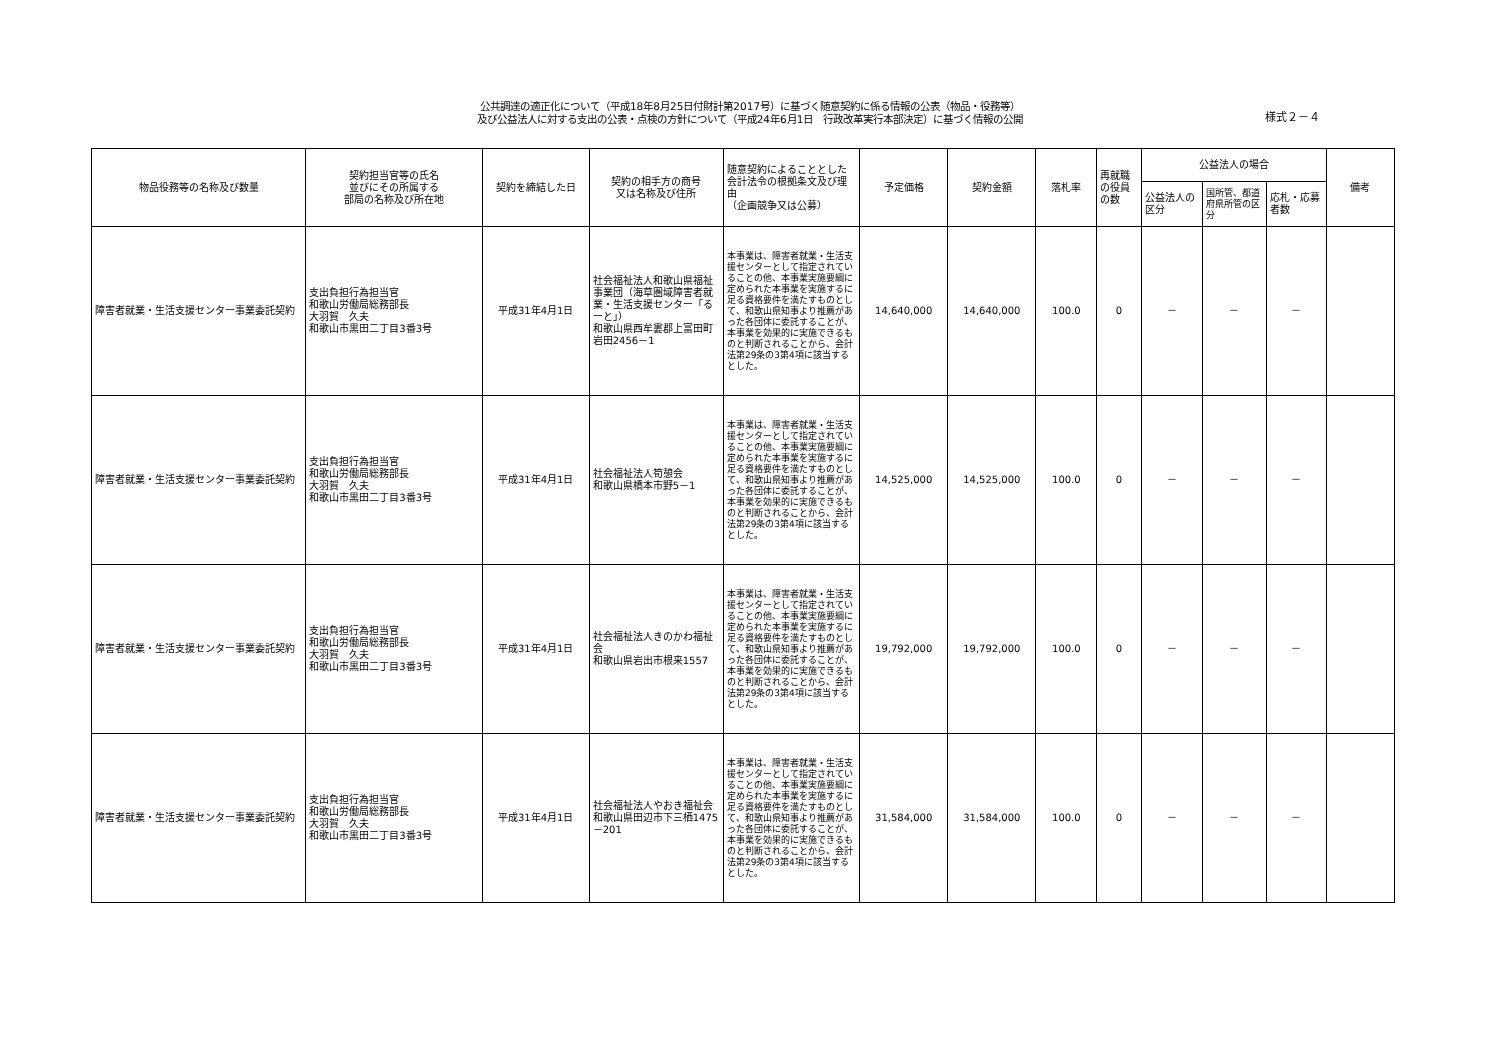公共調達の適正化について（平成18年8月25日付財計第2017号）に基づく随意契約に係る情報の公表（物品・役務等）
及び公益法人に対する支出の公表・点検の方針について（平成24年6月1日　行政改革実行本部決定）に基づく情報の公開
様式２－４
| 物品役務等の名称及び数量 | 契約担当官等の氏名 並びにその所属する 部局の名称及び所在地 | 契約を締結した日 | 契約の相手方の商号 又は名称及び住所 | 随意契約によることとした会計法令の根拠条文及び理由 （企画競争又は公募） | 予定価格 | 契約金額 | 落札率 | 再就職の役員の数 | 公益法人の場合 | | | 備考 |
| --- | --- | --- | --- | --- | --- | --- | --- | --- | --- | --- | --- | --- |
| | | | | | | | | | 公益法人の区分 | 国所管、都道府県所管の区分 | 応札・応募者数 | |
| 障害者就業・生活支援センター事業委託契約 | 支出負担行為担当官 和歌山労働局総務部長 大羽賀 久夫 和歌山市黒田二丁目3番3号 | 平成31年4月1日 | 社会福祉法人和歌山県福祉事業団（海草圏域障害者就業・生活支援センター「るーと」） 和歌山県西牟婁郡上富田町岩田2456－1 | 本事業は、障害者就業・生活支援センターとして指定されていることの他、本事業実施要綱に定められた本事業を実施するに足る資格要件を満たすものとして、和歌山県知事より推薦があった各団体に委託することが、本事業を効果的に実施できるものと判断されることから、会計法第29条の3第4項に該当するとした。 | 14,640,000 | 14,640,000 | 100.0 | 0 | － | － | － | |
| 障害者就業・生活支援センター事業委託契約 | 支出負担行為担当官 和歌山労働局総務部長 大羽賀 久夫 和歌山市黒田二丁目3番3号 | 平成31年4月1日 | 社会福祉法人筍憩会 和歌山県橋本市野5－1 | 本事業は、障害者就業・生活支援センターとして指定されていることの他、本事業実施要綱に定められた本事業を実施するに足る資格要件を満たすものとして、和歌山県知事より推薦があった各団体に委託することが、本事業を効果的に実施できるものと判断されることから、会計法第29条の3第4項に該当するとした。 | 14,525,000 | 14,525,000 | 100.0 | 0 | － | － | － | |
| 障害者就業・生活支援センター事業委託契約 | 支出負担行為担当官 和歌山労働局総務部長 大羽賀 久夫 和歌山市黒田二丁目3番3号 | 平成31年4月1日 | 社会福祉法人きのかわ福祉会 和歌山県岩出市根来1557 | 本事業は、障害者就業・生活支援センターとして指定されていることの他、本事業実施要綱に定められた本事業を実施するに足る資格要件を満たすものとして、和歌山県知事より推薦があった各団体に委託することが、本事業を効果的に実施できるものと判断されることから、会計法第29条の3第4項に該当するとした。 | 19,792,000 | 19,792,000 | 100.0 | 0 | － | － | － | |
| 障害者就業・生活支援センター事業委託契約 | 支出負担行為担当官 和歌山労働局総務部長 大羽賀 久夫 和歌山市黒田二丁目3番3号 | 平成31年4月1日 | 社会福祉法人やおき福祉会 和歌山県田辺市下三栖1475－201 | 本事業は、障害者就業・生活支援センターとして指定されていることの他、本事業実施要綱に定められた本事業を実施するに足る資格要件を満たすものとして、和歌山県知事より推薦があった各団体に委託することが、本事業を効果的に実施できるものと判断されることから、会計法第29条の3第4項に該当するとした。 | 31,584,000 | 31,584,000 | 100.0 | 0 | － | － | － | |